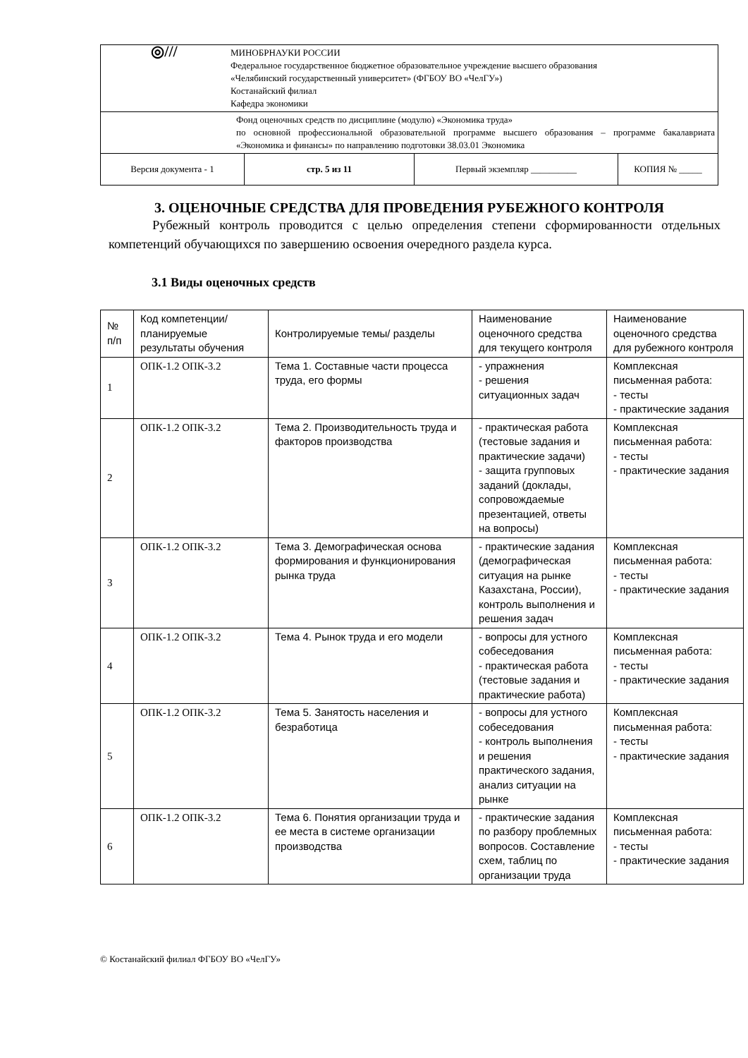| ◎/// МИНОБРНАУКИ РОССИИ Федеральное государственное бюджетное образовательное учреждение высшего образования «Челябинский государственный университет» (ФГБОУ ВО «ЧелГУ») Костанайский филиал Кафедра экономики | | | |
| Фонд оценочных средств по дисциплине (модулю) «Экономика труда» по основной профессиональной образовательной программе высшего образования – программе бакалавриата «Экономика и финансы» по направлению подготовки 38.03.01 Экономика | | | |
| Версия документа - 1 | стр. 5 из 11 | Первый экземпляр __________ | КОПИЯ № _____ |
3. ОЦЕНОЧНЫЕ СРЕДСТВА ДЛЯ ПРОВЕДЕНИЯ РУБЕЖНОГО КОНТРОЛЯ
Рубежный контроль проводится с целью определения степени сформированности отдельных компетенций обучающихся по завершению освоения очередного раздела курса.
3.1 Виды оценочных средств
| № п/п | Код компетенции/ планируемые результаты обучения | Контролируемые темы/ разделы | Наименование оценочного средства для текущего контроля | Наименование оценочного средства для рубежного контроля |
| --- | --- | --- | --- | --- |
| 1 | ОПК-1.2 ОПК-3.2 | Тема 1. Составные части процесса труда, его формы | - упражнения - решения ситуационных задач | Комплексная письменная работа: - тесты - практические задания |
| 2 | ОПК-1.2 ОПК-3.2 | Тема 2. Производительность труда и факторов производства | - практическая работа (тестовые задания и практические задачи) - защита групповых заданий (доклады, сопровождаемые презентацией, ответы на вопросы) | Комплексная письменная работа: - тесты - практические задания |
| 3 | ОПК-1.2 ОПК-3.2 | Тема 3. Демографическая основа формирования и функционирования рынка труда | - практические задания (демографическая ситуация на рынке Казахстана, России), контроль выполнения и решения задач | Комплексная письменная работа: - тесты - практические задания |
| 4 | ОПК-1.2 ОПК-3.2 | Тема 4. Рынок труда и его модели | - вопросы для устного собеседования - практическая работа (тестовые задания и практические работа) | Комплексная письменная работа: - тесты - практические задания |
| 5 | ОПК-1.2 ОПК-3.2 | Тема 5. Занятость населения и безработица | - вопросы для устного собеседования - контроль выполнения и решения практического задания, анализ ситуации на рынке | Комплексная письменная работа: - тесты - практические задания |
| 6 | ОПК-1.2 ОПК-3.2 | Тема 6. Понятия организации труда и ее места в системе организации производства | - практические задания по разбору проблемных вопросов. Составление схем, таблиц по организации труда | Комплексная письменная работа: - тесты - практические задания |
© Костанайский филиал ФГБОУ ВО «ЧелГУ»